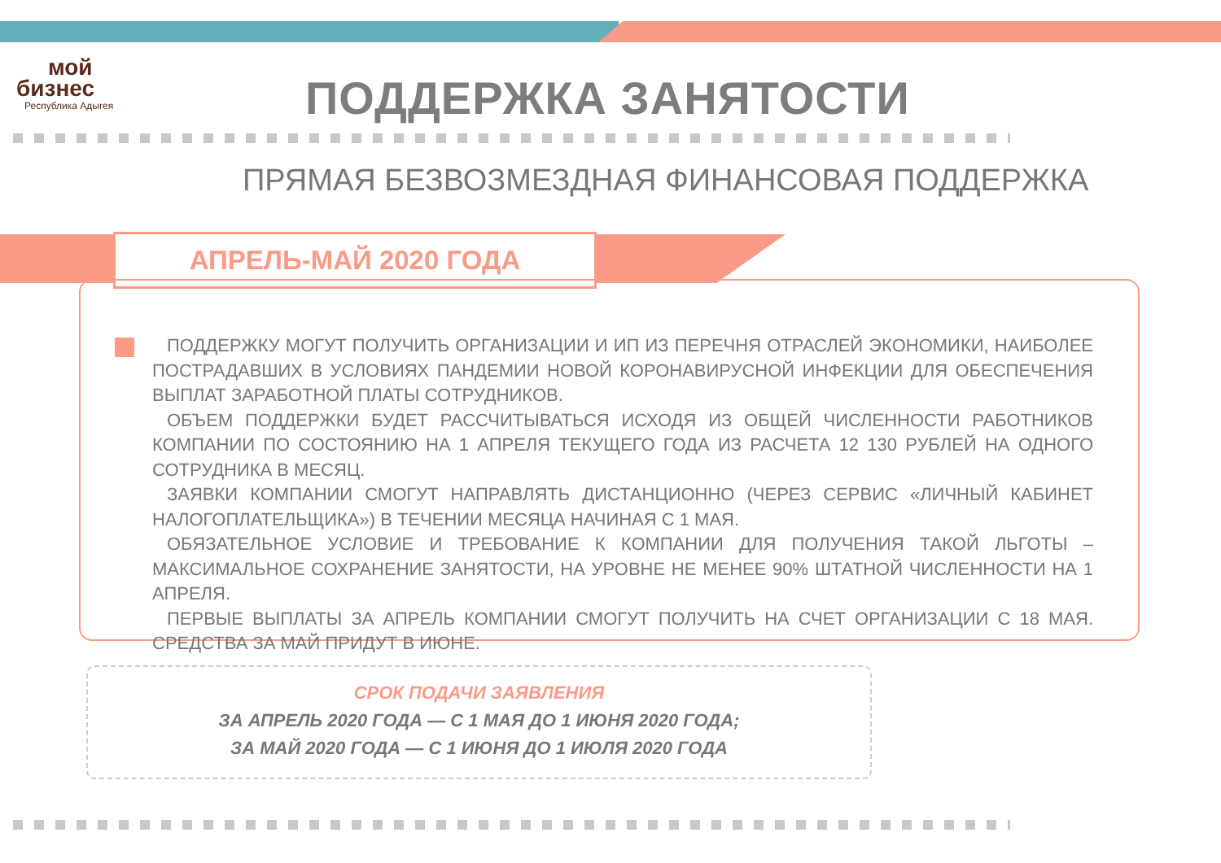мой
бизнес
Республика Адыгея
ПОДДЕРЖКА ЗАНЯТОСТИ
ПРЯМАЯ БЕЗВОЗМЕЗДНАЯ ФИНАНСОВАЯ ПОДДЕРЖКА
АПРЕЛЬ-МАЙ 2020 ГОДА
ПОДДЕРЖКУ МОГУТ ПОЛУЧИТЬ ОРГАНИЗАЦИИ И ИП ИЗ ПЕРЕЧНЯ ОТРАСЛЕЙ ЭКОНОМИКИ, НАИБОЛЕЕ ПОСТРАДАВШИХ В УСЛОВИЯХ ПАНДЕМИИ НОВОЙ КОРОНАВИРУСНОЙ ИНФЕКЦИИ ДЛЯ ОБЕСПЕЧЕНИЯ ВЫПЛАТ ЗАРАБОТНОЙ ПЛАТЫ СОТРУДНИКОВ.
ОБЪЕМ ПОДДЕРЖКИ БУДЕТ РАССЧИТЫВАТЬСЯ ИСХОДЯ ИЗ ОБЩЕЙ ЧИСЛЕННОСТИ РАБОТНИКОВ КОМПАНИИ ПО СОСТОЯНИЮ НА 1 АПРЕЛЯ ТЕКУЩЕГО ГОДА ИЗ РАСЧЕТА 12 130 РУБЛЕЙ НА ОДНОГО СОТРУДНИКА В МЕСЯЦ.
ЗАЯВКИ КОМПАНИИ СМОГУТ НАПРАВЛЯТЬ ДИСТАНЦИОННО (ЧЕРЕЗ СЕРВИС «ЛИЧНЫЙ КАБИНЕТ НАЛОГОПЛАТЕЛЬЩИКА») В ТЕЧЕНИИ МЕСЯЦА НАЧИНАЯ С 1 МАЯ.
ОБЯЗАТЕЛЬНОЕ УСЛОВИЕ И ТРЕБОВАНИЕ К КОМПАНИИ ДЛЯ ПОЛУЧЕНИЯ ТАКОЙ ЛЬГОТЫ – МАКСИМАЛЬНОЕ СОХРАНЕНИЕ ЗАНЯТОСТИ, НА УРОВНЕ НЕ МЕНЕЕ 90% ШТАТНОЙ ЧИСЛЕННОСТИ НА 1 АПРЕЛЯ.
ПЕРВЫЕ ВЫПЛАТЫ ЗА АПРЕЛЬ КОМПАНИИ СМОГУТ ПОЛУЧИТЬ НА СЧЕТ ОРГАНИЗАЦИИ С 18 МАЯ. СРЕДСТВА ЗА МАЙ ПРИДУТ В ИЮНЕ.
СРОК ПОДАЧИ ЗАЯВЛЕНИЯ
ЗА АПРЕЛЬ 2020 ГОДА — С 1 МАЯ ДО 1 ИЮНЯ 2020 ГОДА;
ЗА МАЙ 2020 ГОДА — С 1 ИЮНЯ ДО 1 ИЮЛЯ 2020 ГОДА